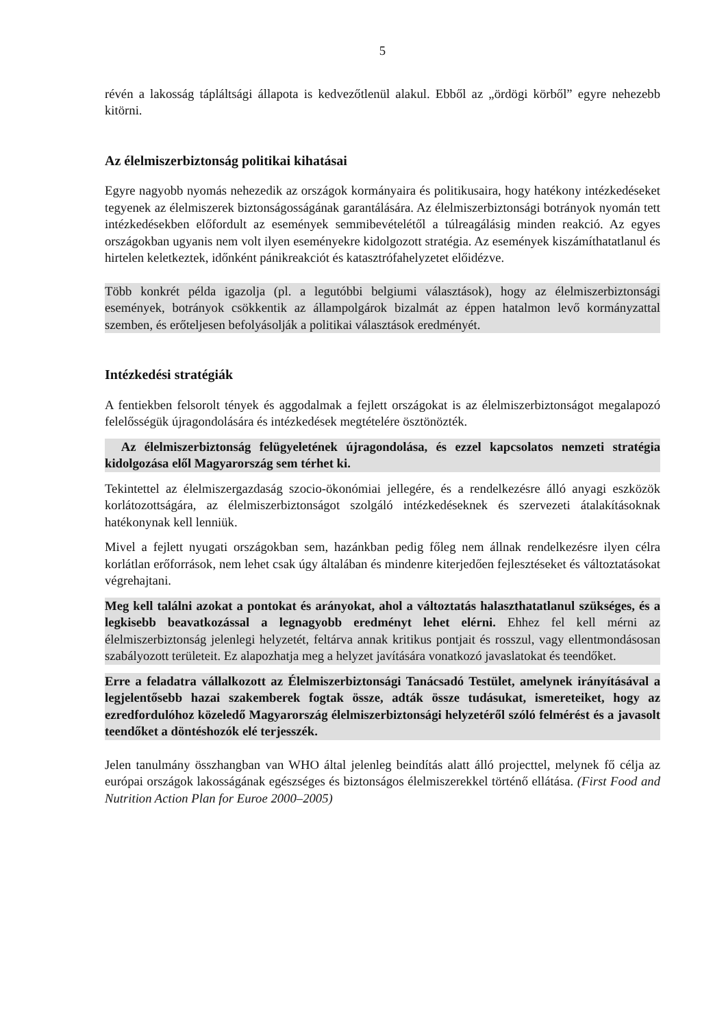5
révén a lakosság tápláltsági állapota is kedvezőtlenül alakul. Ebből az „ördögi körből” egyre nehezebb kitörni.
Az élelmiszerbiztonság politikai kihatásai
Egyre nagyobb nyomás nehezedik az országok kormányaira és politikusaira, hogy hatékony intézkedéseket tegyenek az élelmiszerek biztonságosságának garantálására. Az élelmiszerbiztonsági botrányok nyomán tett intézkedésekben előfordult az események semmibevételétől a túlreagálásig minden reakció. Az egyes országokban ugyanis nem volt ilyen eseményekre kidolgozott stratégia. Az események kiszámíthatatlanul és hirtelen keletkeztek, időnként pánikreakciót és katasztrófahelyzetet előidézve.
Több konkrét példa igazolja (pl. a legutóbbi belgiumi választások), hogy az élelmiszerbiztonsági események, botrányok csökkentik az állampolgárok bizalmát az éppen hatalmon levő kormányzattal szemben, és erőteljesen befolyásolják a politikai választások eredményét.
Intézkedési stratégiák
A fentiekben felsorolt tények és aggodalmak a fejlett országokat is az élelmiszerbiztonságot megalapozó felelősségük újragondolására és intézkedések megtételére ösztönözték.
Az élelmiszerbiztonság felügyeletének újragondolása, és ezzel kapcsolatos nemzeti stratégia kidolgozása elől Magyarország sem térhet ki.
Tekintettel az élelmiszergazdaság szocio-ökonómiai jellegére, és a rendelkezésre álló anyagi eszközök korlátozottságára, az élelmiszerbiztonságot szolgáló intézkedéseknek és szervezeti átalakításoknak hatékonynak kell lenniük.
Mivel a fejlett nyugati országokban sem, hazánkban pedig főleg nem állnak rendelkezésre ilyen célra korlátlan erőforrások, nem lehet csak úgy általában és mindenre kiterjedően fejlesztéseket és változtatásokat végrehajtani.
Meg kell találni azokat a pontokat és arányokat, ahol a változtatás halaszthatatlanul szükséges, és a legkisebb beavatkozással a legnagyobb eredményt lehet elérni. Ehhez fel kell mérni az élelmiszerbiztonság jelenlegi helyzetét, feltárva annak kritikus pontjait és rosszul, vagy ellentmondásosan szabályozott területeit. Ez alapozhatja meg a helyzet javítására vonatkozó javaslatokat és teendőket.
Erre a feladatra vállalkozott az Élelmiszerbiztonsági Tanácsadó Testület, amelynek irányításával a legjelentősebb hazai szakemberek fogtak össze, adták össze tudásukat, ismereteiket, hogy az ezredfordulóhoz közeledő Magyarország élelmiszerbiztonsági helyzetéről szóló felmérést és a javasolt teendőket a döntéshozók elé terjesszék.
Jelen tanulmány összhangban van WHO által jelenleg beindítás alatt álló projecttel, melynek fő célja az európai országok lakosságának egészséges és biztonságos élelmiszerekkel történő ellátása. (First Food and Nutrition Action Plan for Euroe 2000–2005)